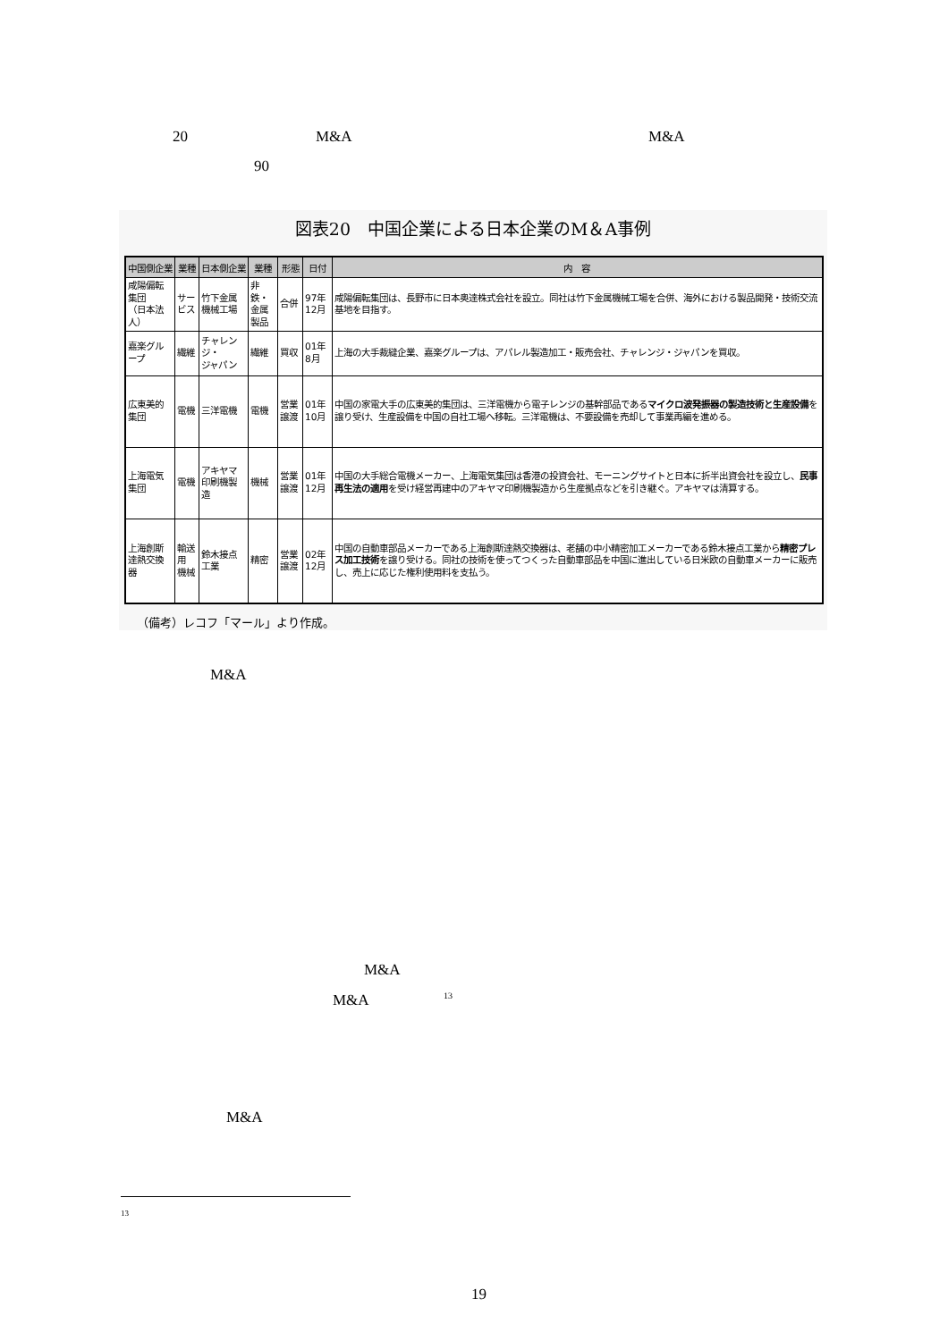20 M&A M&A
90
図表20　中国企業による日本企業のM＆A事例
| 中国側企業 | 業種 | 日本側企業 | 業種 | 形態 | 日付 | 内 容 |
| --- | --- | --- | --- | --- | --- | --- |
| 咸陽偏転集団 （日本法人） | サービス | 竹下金属機械工場 | 非鉄・ 金属製品 | 合併 | 97年12月 | 咸陽偏転集団は、長野市に日本奥達株式会社を設立。同社は竹下金属機械工場を合併、海外における製品開発・技術交流基地を目指す。 |
| 嘉楽グループ | 繊維 | チャレンジ・ ジャパン | 繊維 | 買収 | 01年 8月 | 上海の大手裁縫企業、嘉楽グループは、アパレル製造加工・販売会社、チャレンジ・ジャパンを買収。 |
| 広東美的集団 | 電機 | 三洋電機 | 電機 | 営業譲渡 | 01年10月 | 中国の家電大手の広東美的集団は、三洋電機から電子レンジの基幹部品である マイクロ波発振器の製造技術と生産設備 を譲り受け、生産設備を中国の自社工場へ移転。三洋電機は、不要設備を売却して事業再編を進める。 |
| 上海電気集団 | 電機 | アキヤマ印刷機製造 | 機械 | 営業譲渡 | 01年12月 | 中国の大手総合電機メーカー、上海電気集団は香港の投資会社、モーニングサイトと日本に折半出資会社を設立し、 民事再生法の適用 を受け経営再建中のアキヤマ印刷機製造から生産拠点などを引き継ぐ。アキヤマは清算する。 |
| 上海創斯達熱交換器 | 輸送用 機械 | 鈴木接点工業 | 精密 | 営業譲渡 | 02年12月 | 中国の自動車部品メーカーである上海創斯達熱交換器は、老舗の中小精密加工メーカーである鈴木接点工業から 精密プレス加工技術 を譲り受ける。同社の技術を使ってつくった自動車部品を中国に進出している日米欧の自動車メーカーに販売し、売上に応じた権利使用料を支払う。 |
（備考）レコフ「マール」より作成。
M&A
M&A
M&A <sup>13</sup>
M&A
13
19